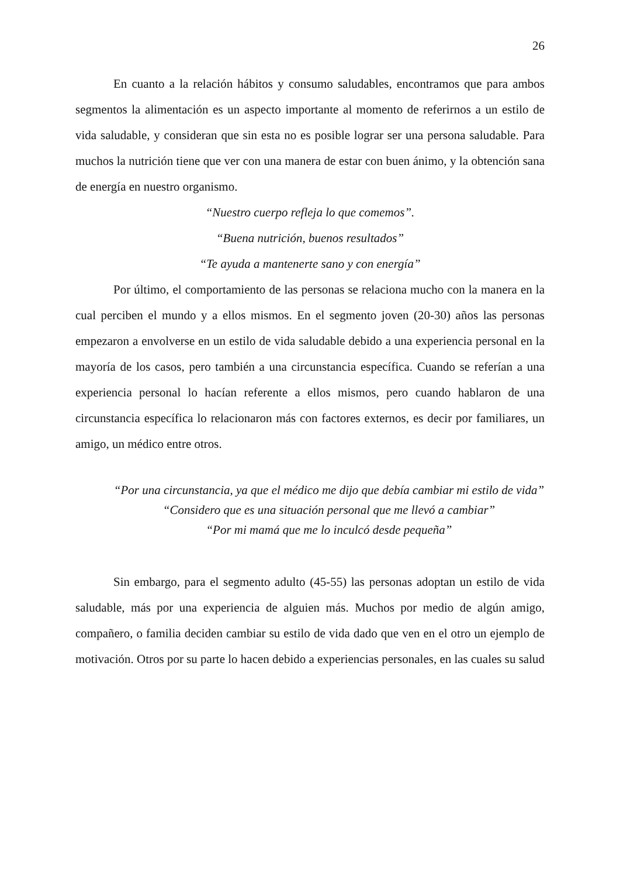26
En cuanto a la relación hábitos y consumo saludables, encontramos que para ambos segmentos la alimentación es un aspecto importante al momento de referirnos a un estilo de vida saludable, y consideran que sin esta no es posible lograr ser una persona saludable. Para muchos la nutrición tiene que ver con una manera de estar con buen ánimo, y la obtención sana de energía en nuestro organismo.
“Nuestro cuerpo refleja lo que comemos”.
“Buena nutrición, buenos resultados”
“Te ayuda a mantenerte sano y con energía”
Por último, el comportamiento de las personas se relaciona mucho con la manera en la cual perciben el mundo y a ellos mismos. En el segmento joven (20-30) años las personas empezaron a envolverse en un estilo de vida saludable debido a una experiencia personal en la mayoría de los casos, pero también a una circunstancia específica. Cuando se referían a una experiencia personal lo hacían referente a ellos mismos, pero cuando hablaron de una circunstancia específica lo relacionaron más con factores externos, es decir por familiares, un amigo, un médico entre otros.
“Por una circunstancia, ya que el médico me dijo que debía cambiar mi estilo de vida”
“Considero que es una situación personal que me llevó a cambiar”
“Por mi mamá que me lo inculcó desde pequeña”
Sin embargo, para el segmento adulto (45-55) las personas adoptan un estilo de vida saludable, más por una experiencia de alguien más. Muchos por medio de algún amigo, compañero, o familia deciden cambiar su estilo de vida dado que ven en el otro un ejemplo de motivación. Otros por su parte lo hacen debido a experiencias personales, en las cuales su salud